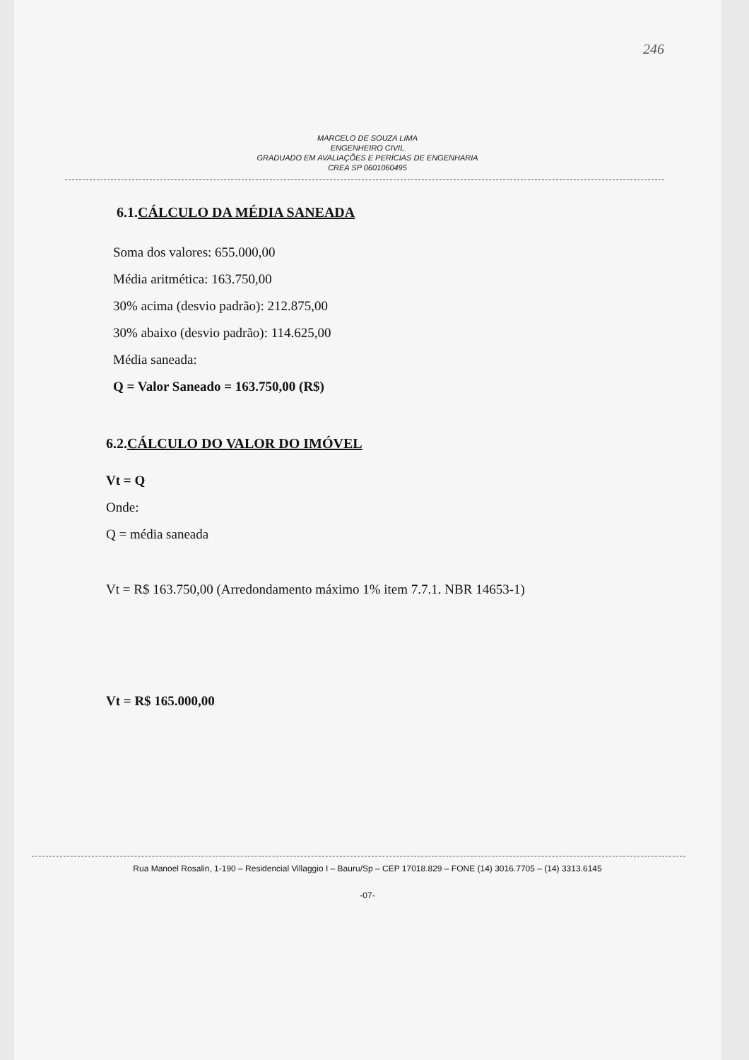246
MARCELO DE SOUZA LIMA
ENGENHEIRO CIVIL
GRADUADO EM AVALIAÇÕES E PERÍCIAS DE ENGENHARIA
CREA SP 0601060495
6.1.CÁLCULO DA MÉDIA SANEADA
Soma dos valores: 655.000,00
Média aritmética: 163.750,00
30% acima (desvio padrão): 212.875,00
30% abaixo (desvio padrão): 114.625,00
Média saneada:
Q = Valor Saneado = 163.750,00 (R$)
6.2.CÁLCULO DO VALOR DO IMÓVEL
Vt = Q
Onde:
Q = média saneada
Vt = R$ 163.750,00 (Arredondamento máximo 1% item 7.7.1. NBR 14653-1)
Vt = R$ 165.000,00
Rua Manoel Rosalin, 1-190 – Residencial Villaggio I – Bauru/Sp – CEP 17018.829 – FONE (14) 3016.7705 – (14) 3313.6145
-07-